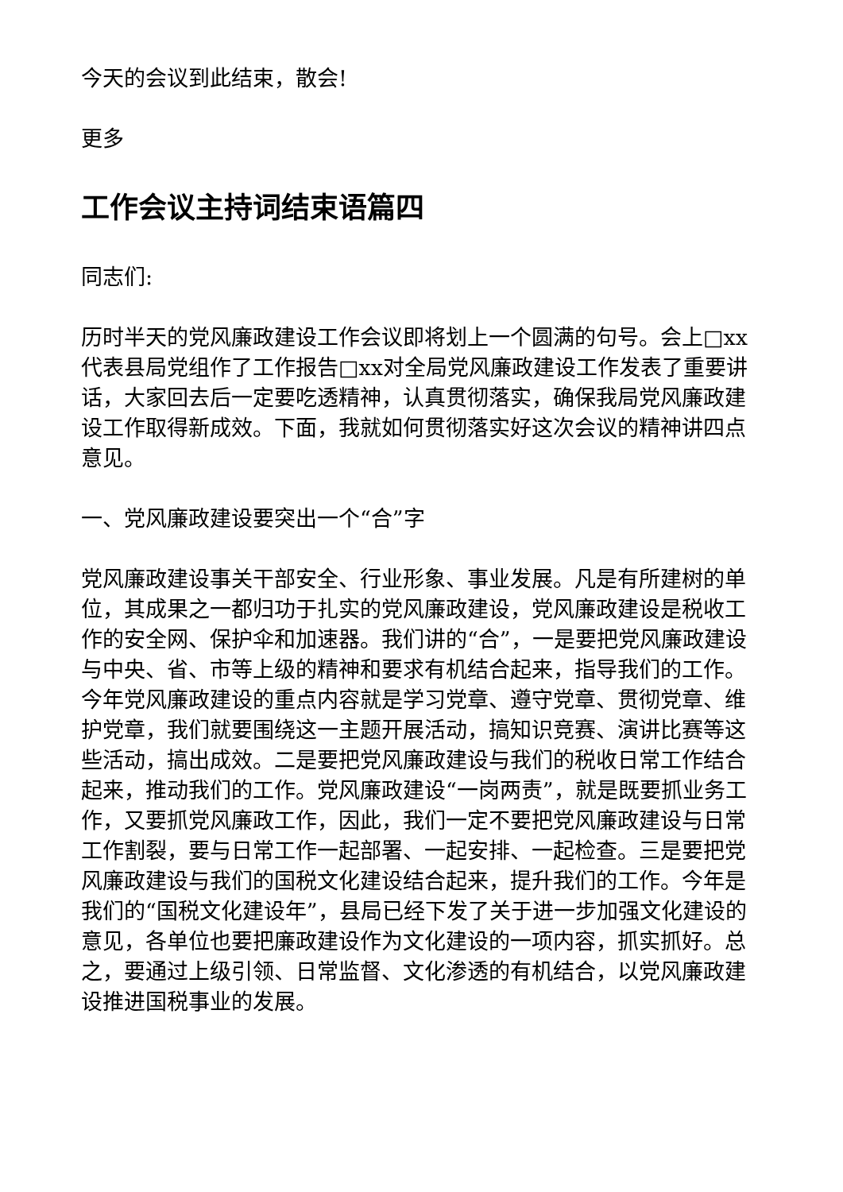今天的会议到此结束，散会!
更多
工作会议主持词结束语篇四
同志们:
历时半天的党风廉政建设工作会议即将划上一个圆满的句号。会上□xx代表县局党组作了工作报告□xx对全局党风廉政建设工作发表了重要讲话，大家回去后一定要吃透精神，认真贯彻落实，确保我局党风廉政建设工作取得新成效。下面，我就如何贯彻落实好这次会议的精神讲四点意见。
一、党风廉政建设要突出一个“合”字
党风廉政建设事关干部安全、行业形象、事业发展。凡是有所建树的单位，其成果之一都归功于扎实的党风廉政建设，党风廉政建设是税收工作的安全网、保护伞和加速器。我们讲的“合”，一是要把党风廉政建设与中央、省、市等上级的精神和要求有机结合起来，指导我们的工作。今年党风廉政建设的重点内容就是学习党章、遵守党章、贯彻党章、维护党章，我们就要围绕这一主题开展活动，搞知识竞赛、演讲比赛等这些活动，搞出成效。二是要把党风廉政建设与我们的税收日常工作结合起来，推动我们的工作。党风廉政建设“一岗两责”，就是既要抓业务工作，又要抓党风廉政工作，因此，我们一定不要把党风廉政建设与日常工作割裂，要与日常工作一起部署、一起安排、一起检查。三是要把党风廉政建设与我们的国税文化建设结合起来，提升我们的工作。今年是我们的“国税文化建设年”，县局已经下发了关于进一步加强文化建设的意见，各单位也要把廉政建设作为文化建设的一项内容，抓实抓好。总之，要通过上级引领、日常监督、文化渗透的有机结合，以党风廉政建设推进国税事业的发展。